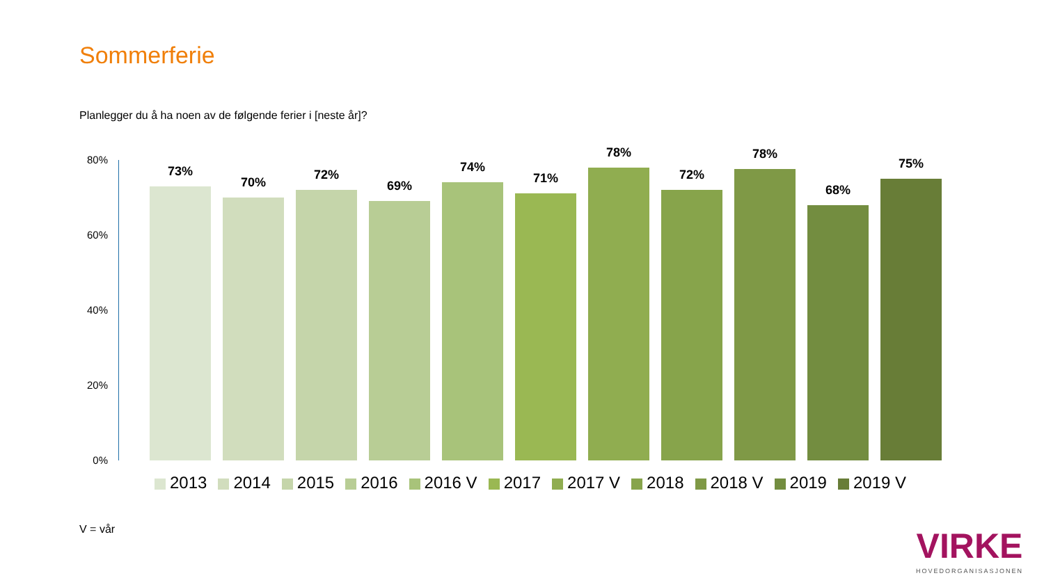Sommerferie
Planlegger du å ha noen av de følgende ferier i [neste år]?
80%
60%
40%
20%
0%
73%
70%
72%
69%
74%
71%
78%
72%
78%
68%
75%
2013 2014 2015 2016 2016 V 2017 2017 V 2018 2018 V 2019 2019 V
V = vår VIRKE
HOVEDORGANISASJONEN